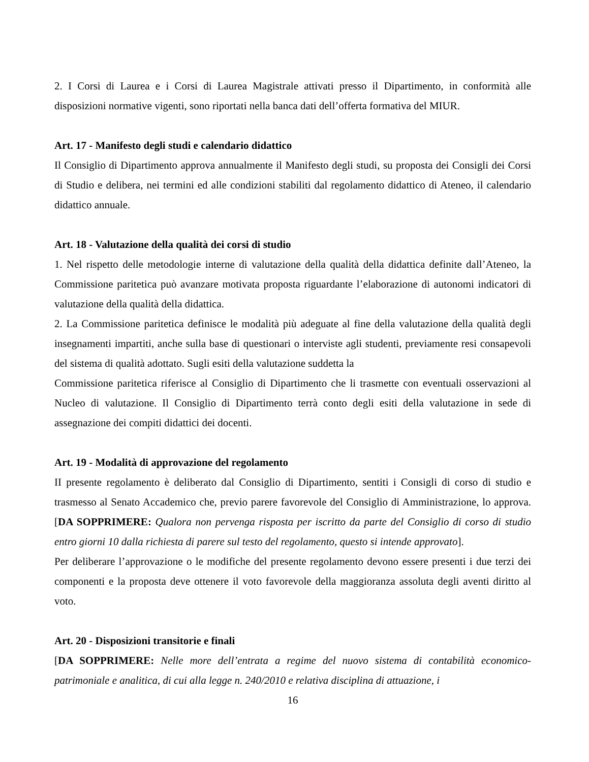2. I Corsi di Laurea e i Corsi di Laurea Magistrale attivati presso il Dipartimento, in conformità alle disposizioni normative vigenti, sono riportati nella banca dati dell’offerta formativa del MIUR.
Art. 17 - Manifesto degli studi e calendario didattico
Il Consiglio di Dipartimento approva annualmente il Manifesto degli studi, su proposta dei Consigli dei Corsi di Studio e delibera, nei termini ed alle condizioni stabiliti dal regolamento didattico di Ateneo, il calendario didattico annuale.
Art. 18 - Valutazione della qualità dei corsi di studio
1. Nel rispetto delle metodologie interne di valutazione della qualità della didattica definite dall’Ateneo, la Commissione paritetica può avanzare motivata proposta riguardante l’elaborazione di autonomi indicatori di valutazione della qualità della didattica.
2. La Commissione paritetica definisce le modalità più adeguate al fine della valutazione della qualità degli insegnamenti impartiti, anche sulla base di questionari o interviste agli studenti, previamente resi consapevoli del sistema di qualità adottato. Sugli esiti della valutazione suddetta la
Commissione paritetica riferisce al Consiglio di Dipartimento che li trasmette con eventuali osservazioni al Nucleo di valutazione. Il Consiglio di Dipartimento terrà conto degli esiti della valutazione in sede di assegnazione dei compiti didattici dei docenti.
Art. 19 - Modalità di approvazione del regolamento
II presente regolamento è deliberato dal Consiglio di Dipartimento, sentiti i Consigli di corso di studio e trasmesso al Senato Accademico che, previo parere favorevole del Consiglio di Amministrazione, lo approva. [DA SOPPRIMERE: Qualora non pervenga risposta per iscritto da parte del Consiglio di corso di studio entro giorni 10 dalla richiesta di parere sul testo del regolamento, questo si intende approvato].
Per deliberare l’approvazione o le modifiche del presente regolamento devono essere presenti i due terzi dei componenti e la proposta deve ottenere il voto favorevole della maggioranza assoluta degli aventi diritto al voto.
Art. 20 - Disposizioni transitorie e finali
[DA SOPPRIMERE: Nelle more dell’entrata a regime del nuovo sistema di contabilità economico-patrimoniale e analitica, di cui alla legge n. 240/2010 e relativa disciplina di attuazione, i
16